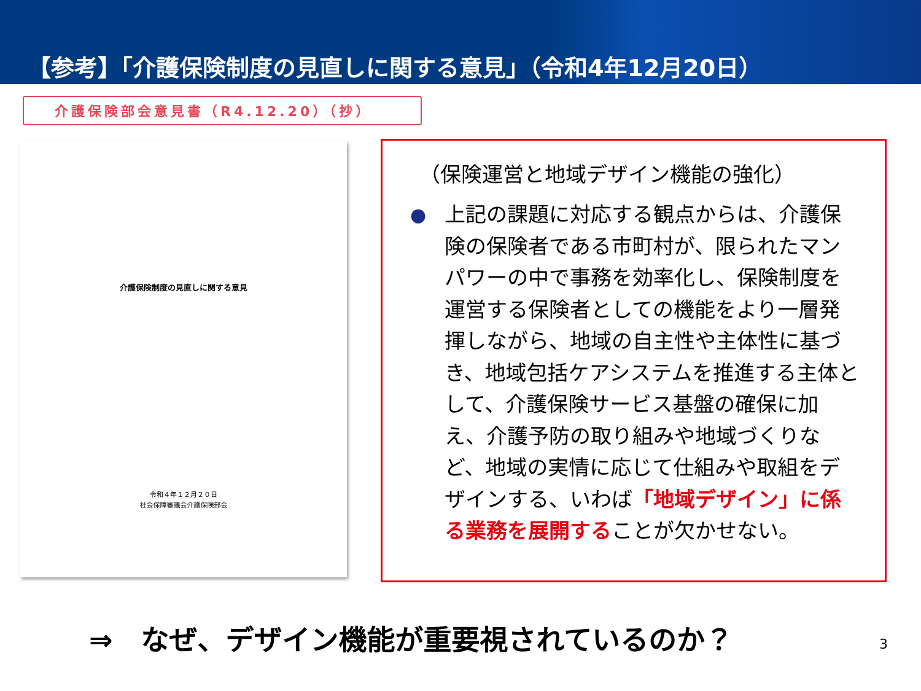【参考】「介護保険制度の見直しに関する意見」（令和4年12月20日）
介護保険部会意見書（R4.12.20）（抄）
介護保険制度の見直しに関する意見
令和４年１２月２０日
社会保障審議会介護保険部会
（保険運営と地域デザイン機能の強化）
● 上記の課題に対応する観点からは、介護保険の保険者である市町村が、限られたマンパワーの中で事務を効率化し、保険制度を運営する保険者としての機能をより一層発揮しながら、地域の自主性や主体性に基づき、地域包括ケアシステムを推進する主体として、介護保険サービス基盤の確保に加え、介護予防の取り組みや地域づくりなど、地域の実情に応じて仕組みや取組をデザインする、いわば「地域デザイン」に係る業務を展開することが欠かせない。
⇒　なぜ、デザイン機能が重要視されているのか？
3